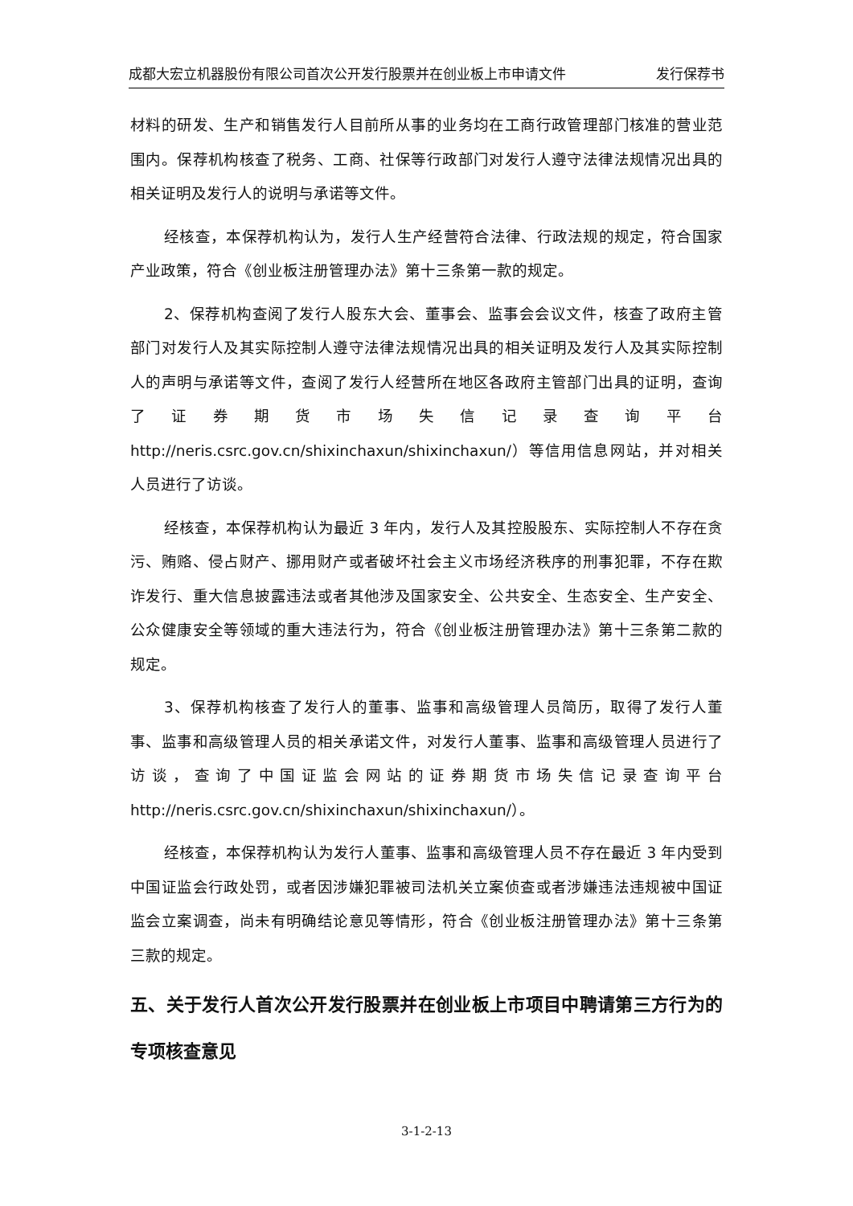成都大宏立机器股份有限公司首次公开发行股票并在创业板上市申请文件 发行保荐书
材料的研发、生产和销售发行人目前所从事的业务均在工商行政管理部门核准的营业范围内。保荐机构核查了税务、工商、社保等行政部门对发行人遵守法律法规情况出具的相关证明及发行人的说明与承诺等文件。
经核查，本保荐机构认为，发行人生产经营符合法律、行政法规的规定，符合国家产业政策，符合《创业板注册管理办法》第十三条第一款的规定。
2、保荐机构查阅了发行人股东大会、董事会、监事会会议文件，核查了政府主管部门对发行人及其实际控制人遵守法律法规情况出具的相关证明及发行人及其实际控制人的声明与承诺等文件，查阅了发行人经营所在地区各政府主管部门出具的证明，查询了证券期货市场失信记录查询平台http://neris.csrc.gov.cn/shixinchaxun/shixinchaxun/）等信用信息网站，并对相关人员进行了访谈。
经核查，本保荐机构认为最近 3 年内，发行人及其控股股东、实际控制人不存在贪污、贿赂、侵占财产、挪用财产或者破坏社会主义市场经济秩序的刑事犯罪，不存在欺诈发行、重大信息披露违法或者其他涉及国家安全、公共安全、生态安全、生产安全、公众健康安全等领域的重大违法行为，符合《创业板注册管理办法》第十三条第二款的规定。
3、保荐机构核查了发行人的董事、监事和高级管理人员简历，取得了发行人董事、监事和高级管理人员的相关承诺文件，对发行人董事、监事和高级管理人员进行了访谈，查询了中国证监会网站的证券期货市场失信记录查询平台http://neris.csrc.gov.cn/shixinchaxun/shixinchaxun/）。
经核查，本保荐机构认为发行人董事、监事和高级管理人员不存在最近 3 年内受到中国证监会行政处罚，或者因涉嫌犯罪被司法机关立案侦查或者涉嫌违法违规被中国证监会立案调查，尚未有明确结论意见等情形，符合《创业板注册管理办法》第十三条第三款的规定。
五、关于发行人首次公开发行股票并在创业板上市项目中聘请第三方行为的专项核查意见
3-1-2-13